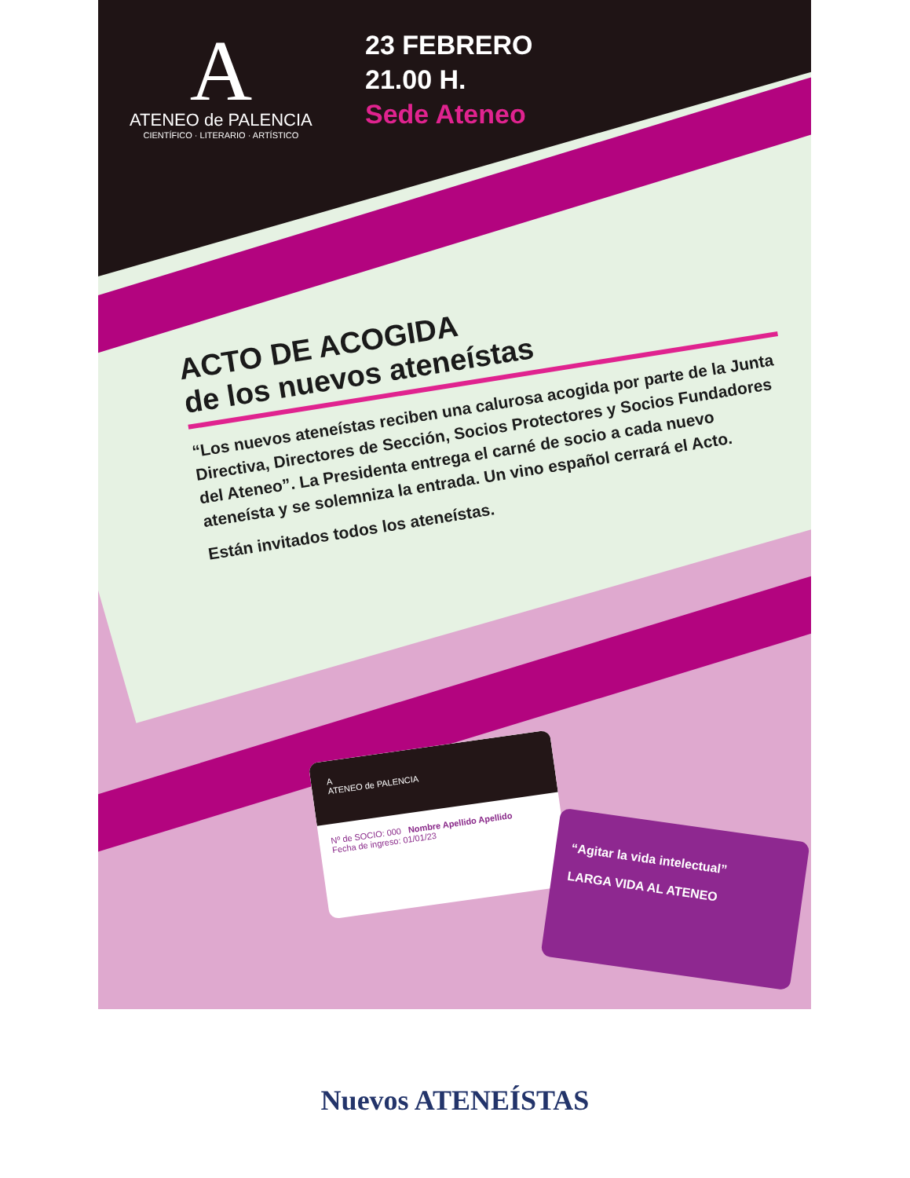A
ATENEO de PALENCIA
CIENTÍFICO · LITERARIO · ARTÍSTICO
23 FEBRERO
21.00 H.
Sede Ateneo
ACTO DE ACOGIDA
de los nuevos ateneístas
“Los nuevos ateneístas reciben una calurosa acogida por parte de la Junta Directiva, Directores de Sección, Socios Protectores y Socios Fundadores del Ateneo”. La Presidenta entrega el carné de socio a cada nuevo ateneísta y se solemniza la entrada. Un vino español cerrará el Acto.
Están invitados todos los ateneístas.
A
ATENEO de PALENCIA
Nº de SOCIO: 000 Nombre Apellido Apellido
Fecha de ingreso: 01/01/23
“Agitar la vida intelectual”
LARGA VIDA AL ATENEO
Nuevos ATENEÍSTAS